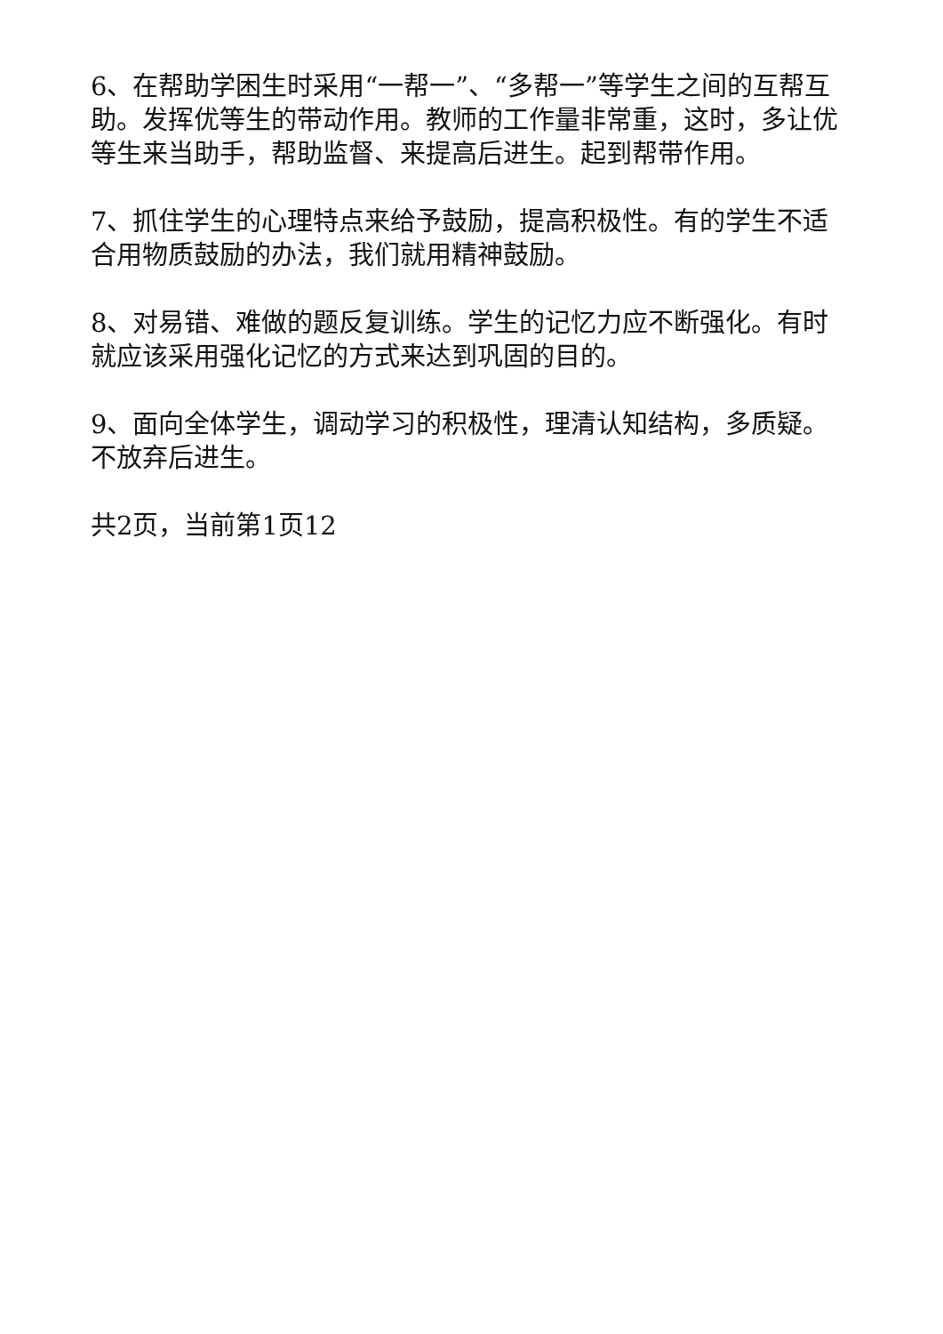6、在帮助学困生时采用“一帮一”、“多帮一”等学生之间的互帮互助。发挥优等生的带动作用。教师的工作量非常重，这时，多让优等生来当助手，帮助监督、来提高后进生。起到帮带作用。
7、抓住学生的心理特点来给予鼓励，提高积极性。有的学生不适合用物质鼓励的办法，我们就用精神鼓励。
8、对易错、难做的题反复训练。学生的记忆力应不断强化。有时就应该采用强化记忆的方式来达到巩固的目的。
9、面向全体学生，调动学习的积极性，理清认知结构，多质疑。不放弃后进生。
共2页，当前第1页12